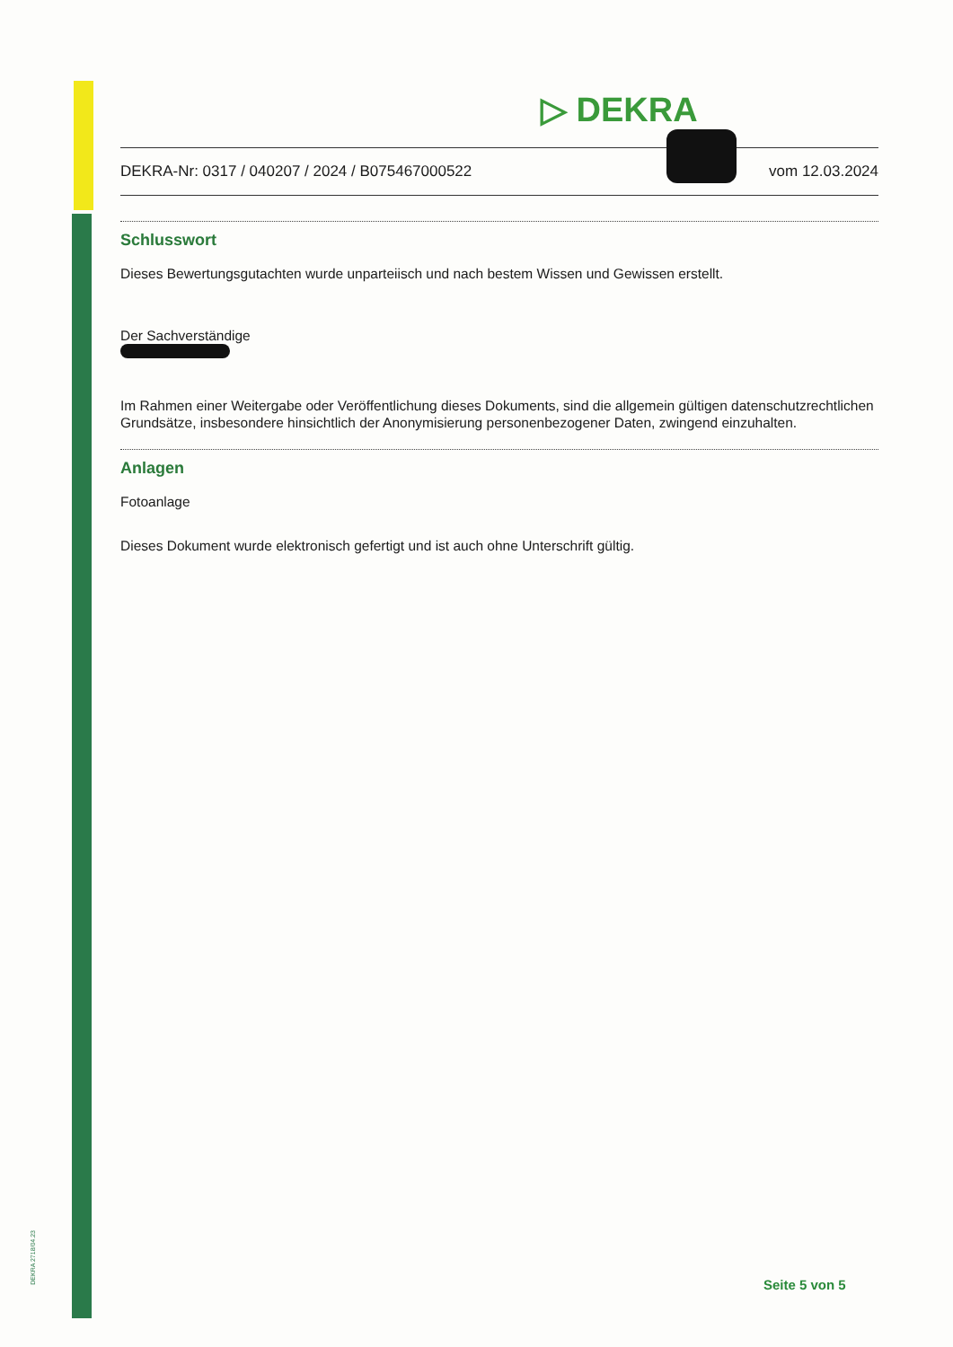DEKRA 2718/04.23
▷ DEKRA
DEKRA-Nr: 0317 / 040207 / 2024 / B075467000522 vom 12.03.2024
Schlusswort
Dieses Bewertungsgutachten wurde unparteiisch und nach bestem Wissen und Gewissen erstellt.
Der Sachverständige
Im Rahmen einer Weitergabe oder Veröffentlichung dieses Dokuments, sind die allgemein gültigen datenschutzrechtlichen Grundsätze, insbesondere hinsichtlich der Anonymisierung personenbezogener Daten, zwingend einzuhalten.
Anlagen
Fotoanlage
Dieses Dokument wurde elektronisch gefertigt und ist auch ohne Unterschrift gültig.
Seite 5 von 5